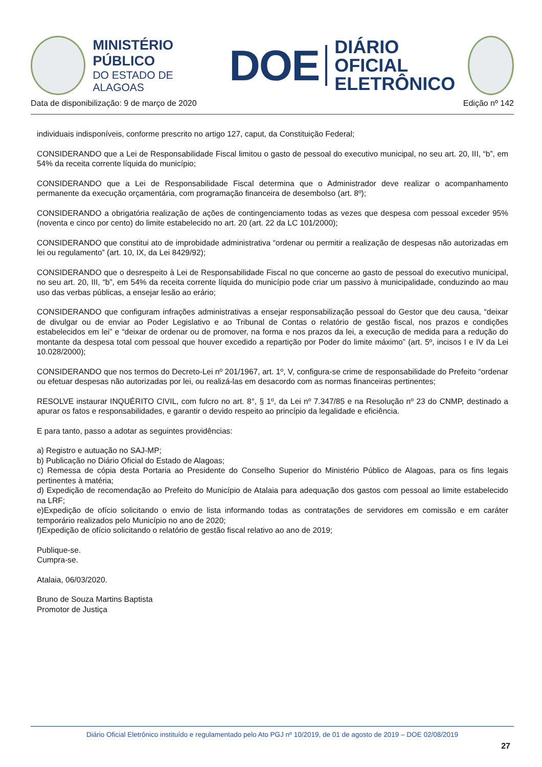MINISTÉRIO PÚBLICO
DO ESTADO DE ALAGOAS
DOE
DIÁRIO OFICIAL
ELETRÔNICO
Data de disponibilização: 9 de março de 2020 Edição nº 142
individuais indisponíveis, conforme prescrito no artigo 127, caput, da Constituição Federal;
CONSIDERANDO que a Lei de Responsabilidade Fiscal limitou o gasto de pessoal do executivo municipal, no seu art. 20, III, “b”, em 54% da receita corrente líquida do município;
CONSIDERANDO que a Lei de Responsabilidade Fiscal determina que o Administrador deve realizar o acompanhamento permanente da execução orçamentária, com programação financeira de desembolso (art. 8º);
CONSIDERANDO a obrigatória realização de ações de contingenciamento todas as vezes que despesa com pessoal exceder 95% (noventa e cinco por cento) do limite estabelecido no art. 20 (art. 22 da LC 101/2000);
CONSIDERANDO que constitui ato de improbidade administrativa “ordenar ou permitir a realização de despesas não autorizadas em lei ou regulamento” (art. 10, IX, da Lei 8429/92);
CONSIDERANDO que o desrespeito à Lei de Responsabilidade Fiscal no que concerne ao gasto de pessoal do executivo municipal, no seu art. 20, III, “b”, em 54% da receita corrente líquida do município pode criar um passivo à municipalidade, conduzindo ao mau uso das verbas públicas, a ensejar lesão ao erário;
CONSIDERANDO que configuram infrações administrativas a ensejar responsabilização pessoal do Gestor que deu causa, “deixar de divulgar ou de enviar ao Poder Legislativo e ao Tribunal de Contas o relatório de gestão fiscal, nos prazos e condições estabelecidos em lei” e “deixar de ordenar ou de promover, na forma e nos prazos da lei, a execução de medida para a redução do montante da despesa total com pessoal que houver excedido a repartição por Poder do limite máximo” (art. 5º, incisos I e IV da Lei 10.028/2000);
CONSIDERANDO que nos termos do Decreto-Lei nº 201/1967, art. 1º, V, configura-se crime de responsabilidade do Prefeito “ordenar ou efetuar despesas não autorizadas por lei, ou realizá-las em desacordo com as normas financeiras pertinentes;
RESOLVE instaurar INQUÉRITO CIVIL, com fulcro no art. 8°, § 1º, da Lei nº 7.347/85 e na Resolução nº 23 do CNMP, destinado a apurar os fatos e responsabilidades, e garantir o devido respeito ao princípio da legalidade e eficiência.
E para tanto, passo a adotar as seguintes providências:
a) Registro e autuação no SAJ-MP;
b) Publicação no Diário Oficial do Estado de Alagoas;
c) Remessa de cópia desta Portaria ao Presidente do Conselho Superior do Ministério Público de Alagoas, para os fins legais pertinentes à matéria;
d) Expedição de recomendação ao Prefeito do Município de Atalaia para adequação dos gastos com pessoal ao limite estabelecido na LRF;
e)Expedição de ofício solicitando o envio de lista informando todas as contratações de servidores em comissão e em caráter temporário realizados pelo Município no ano de 2020;
f)Expedição de ofício solicitando o relatório de gestão fiscal relativo ao ano de 2019;
Publique-se.
Cumpra-se.
Atalaia, 06/03/2020.
Bruno de Souza Martins Baptista
Promotor de Justiça
Diário Oficial Eletrônico instituído e regulamentado pelo Ato PGJ nº 10/2019, de 01 de agosto de 2019 – DOE 02/08/2019
27